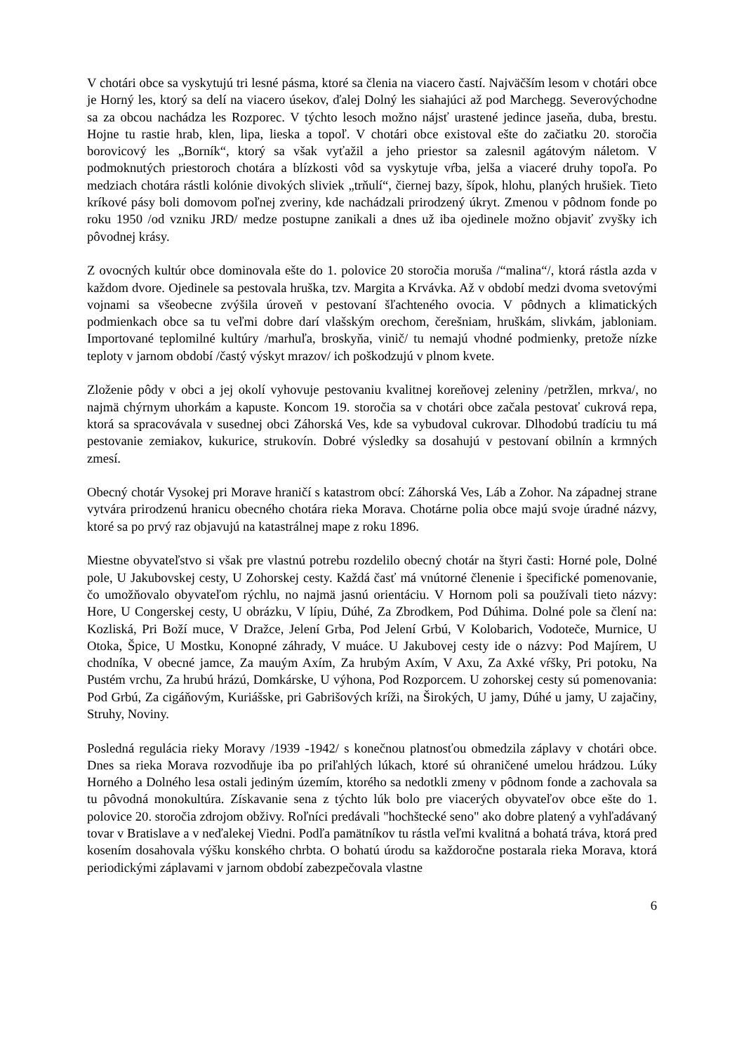V chotári obce sa vyskytujú tri lesné pásma, ktoré sa členia na viacero častí. Najväčším lesom v chotári obce je Horný les, ktorý sa delí na viacero úsekov, ďalej Dolný les siahajúci až pod Marchegg. Severovýchodne sa za obcou nachádza les Rozporec. V týchto lesoch možno nájsť urastené jedince jaseňa, duba, brestu. Hojne tu rastie hrab, klen, lipa, lieska a topoľ. V chotári obce existoval ešte do začiatku 20. storočia borovicový les „Borník“, ktorý sa však vyťažil a jeho priestor sa zalesnil agátovým náletom. V podmoknutých priestoroch chotára a blízkosti vôd sa vyskytuje vŕba, jelša a viaceré druhy topoľa. Po medziach chotára rástli kolónie divokých sliviek „trňulí“, čiernej bazy, šípok, hlohu, planých hrušiek. Tieto kríkové pásy boli domovom poľnej zveriny, kde nachádzali prirodzený úkryt. Zmenou v pôdnom fonde po roku 1950 /od vzniku JRD/ medze postupne zanikali a dnes už iba ojedinele možno objaviť zvyšky ich pôvodnej krásy.
Z ovocných kultúr obce dominovala ešte do 1. polovice 20 storočia moruša /“malina“/, ktorá rástla azda v každom dvore. Ojedinele sa pestovala hruška, tzv. Margita a Krvávka. Až v období medzi dvoma svetovými vojnami sa všeobecne zvýšila úroveň v pestovaní šľachteného ovocia. V pôdnych a klimatických podmienkach obce sa tu veľmi dobre darí vlašským orechom, čerešniam, hruškám, slivkám, jabloniam. Importované teplomilné kultúry /marhuľa, broskyňa, vinič/ tu nemajú vhodné podmienky, pretože nízke teploty v jarnom období /častý výskyt mrazov/ ich poškodzujú v plnom kvete.
Zloženie pôdy v obci a jej okolí vyhovuje pestovaniu kvalitnej koreňovej zeleniny /petržlen, mrkva/, no najmä chýrnym uhorkám a kapuste. Koncom 19. storočia sa v chotári obce začala pestovať cukrová repa, ktorá sa spracovávala v susednej obci Záhorská Ves, kde sa vybudoval cukrovar. Dlhodobú tradíciu tu má pestovanie zemiakov, kukurice, strukovín. Dobré výsledky sa dosahujú v pestovaní obilnín a krmných zmesí.
Obecný chotár Vysokej pri Morave hraničí s katastrom obcí: Záhorská Ves, Láb a Zohor. Na západnej strane vytvára prirodzenú hranicu obecného chotára rieka Morava. Chotárne polia obce majú svoje úradné názvy, ktoré sa po prvý raz objavujú na katastrálnej mape z roku 1896.
Miestne obyvateľstvo si však pre vlastnú potrebu rozdelilo obecný chotár na štyri časti: Horné pole, Dolné pole, U Jakubovskej cesty, U Zohorskej cesty. Každá časť má vnútorné členenie i špecifické pomenovanie, čo umožňovalo obyvateľom rýchlu, no najmä jasnú orientáciu. V Hornom poli sa používali tieto názvy: Hore, U Congerskej cesty, U obrázku, V lípiu, Dúhé, Za Zbrodkem, Pod Dúhima. Dolné pole sa člení na: Kozliská, Pri Boží muce, V Dražce, Jelení Grba, Pod Jelení Grbú, V Kolobarich, Vodoteče, Murnice, U Otoka, Špice, U Mostku, Konopné záhrady, V muáce. U Jakubovej cesty ide o názvy: Pod Majírem, U chodníka, V obecné jamce, Za mauým Axím, Za hrubým Axím, V Axu, Za Axké vŕšky, Pri potoku, Na Pustém vrchu, Za hrubú hrázú, Domkárske, U výhona, Pod Rozporcem. U zohorskej cesty sú pomenovania: Pod Grbú, Za cigáňovým, Kuriášske, pri Gabrišových kríži, na Širokých, U jamy, Dúhé u jamy, U zajačiny, Struhy, Noviny.
Posledná regulácia rieky Moravy /1939 -1942/ s konečnou platnosťou obmedzila záplavy v chotári obce. Dnes sa rieka Morava rozvodňuje iba po priľahlých lúkach, ktoré sú ohraničené umelou hrádzou. Lúky Horného a Dolného lesa ostali jediným územím, ktorého sa nedotkli zmeny v pôdnom fonde a zachovala sa tu pôvodná monokultúra. Získavanie sena z týchto lúk bolo pre viacerých obyvateľov obce ešte do 1. polovice 20. storočia zdrojom obživy. Roľníci predávali "hochštecké seno" ako dobre platený a vyhľadávaný tovar v Bratislave a v neďalekej Viedni. Podľa pamätníkov tu rástla veľmi kvalitná a bohatá tráva, ktorá pred kosením dosahovala výšku konského chrbta. O bohatú úrodu sa každoročne postarala rieka Morava, ktorá periodickými záplavami v jarnom období zabezpečovala vlastne
6